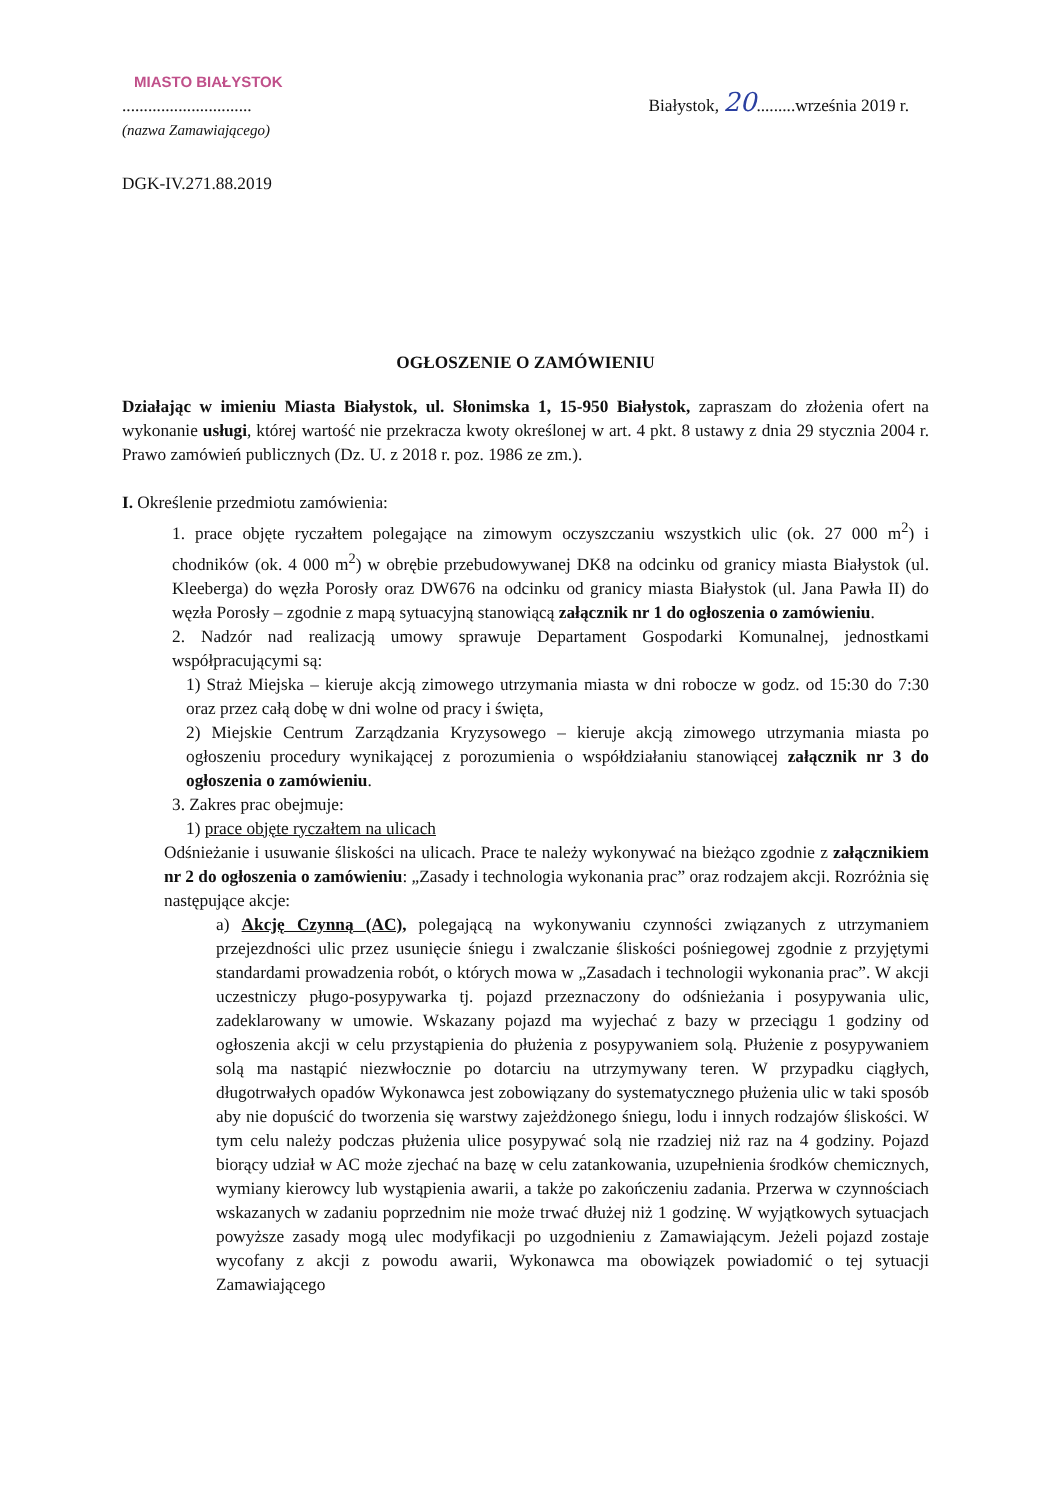MIASTO BIAŁYSTOK
..............................
(nazwa Zamawiającego)
Białystok, 20.........września 2019 r.
DGK-IV.271.88.2019
OGŁOSZENIE O ZAMÓWIENIU
Działając w imieniu Miasta Białystok, ul. Słonimska 1, 15-950 Białystok, zapraszam do złożenia ofert na wykonanie usługi, której wartość nie przekracza kwoty określonej w art. 4 pkt. 8 ustawy z dnia 29 stycznia 2004 r. Prawo zamówień publicznych (Dz. U. z 2018 r. poz. 1986 ze zm.).
I. Określenie przedmiotu zamówienia:
1. prace objęte ryczałtem polegające na zimowym oczyszczaniu wszystkich ulic (ok. 27 000 m<sup>2</sup>) i chodników (ok. 4 000 m<sup>2</sup>) w obrębie przebudowywanej DK8 na odcinku od granicy miasta Białystok (ul. Kleeberga) do węzła Porosły oraz DW676 na odcinku od granicy miasta Białystok (ul. Jana Pawła II) do węzła Porosły – zgodnie z mapą sytuacyjną stanowiącą załącznik nr 1 do ogłoszenia o zamówieniu.
2. Nadzór nad realizacją umowy sprawuje Departament Gospodarki Komunalnej, jednostkami współpracującymi są:
1) Straż Miejska – kieruje akcją zimowego utrzymania miasta w dni robocze w godz. od 15:30 do 7:30 oraz przez całą dobę w dni wolne od pracy i święta,
2) Miejskie Centrum Zarządzania Kryzysowego – kieruje akcją zimowego utrzymania miasta po ogłoszeniu procedury wynikającej z porozumienia o współdziałaniu stanowiącej załącznik nr 3 do ogłoszenia o zamówieniu.
3. Zakres prac obejmuje:
1) prace objęte ryczałtem na ulicach
Odśnieżanie i usuwanie śliskości na ulicach. Prace te należy wykonywać na bieżąco zgodnie z załącznikiem nr 2 do ogłoszenia o zamówieniu: „Zasady i technologia wykonania prac” oraz rodzajem akcji. Rozróżnia się następujące akcje:
a) Akcję Czynną (AC), polegającą na wykonywaniu czynności związanych z utrzymaniem przejezdności ulic przez usunięcie śniegu i zwalczanie śliskości pośniegowej zgodnie z przyjętymi standardami prowadzenia robót, o których mowa w „Zasadach i technologii wykonania prac”. W akcji uczestniczy pługo-posypywarka tj. pojazd przeznaczony do odśnieżania i posypywania ulic, zadeklarowany w umowie. Wskazany pojazd ma wyjechać z bazy w przeciągu 1 godziny od ogłoszenia akcji w celu przystąpienia do płużenia z posypywaniem solą. Płużenie z posypywaniem solą ma nastąpić niezwłocznie po dotarciu na utrzymywany teren. W przypadku ciągłych, długotrwałych opadów Wykonawca jest zobowiązany do systematycznego płużenia ulic w taki sposób aby nie dopuścić do tworzenia się warstwy zajeżdżonego śniegu, lodu i innych rodzajów śliskości. W tym celu należy podczas płużenia ulice posypywać solą nie rzadziej niż raz na 4 godziny. Pojazd biorący udział w AC może zjechać na bazę w celu zatankowania, uzupełnienia środków chemicznych, wymiany kierowcy lub wystąpienia awarii, a także po zakończeniu zadania. Przerwa w czynnościach wskazanych w zadaniu poprzednim nie może trwać dłużej niż 1 godzinę. W wyjątkowych sytuacjach powyższe zasady mogą ulec modyfikacji po uzgodnieniu z Zamawiającym. Jeżeli pojazd zostaje wycofany z akcji z powodu awarii, Wykonawca ma obowiązek powiadomić o tej sytuacji Zamawiającego